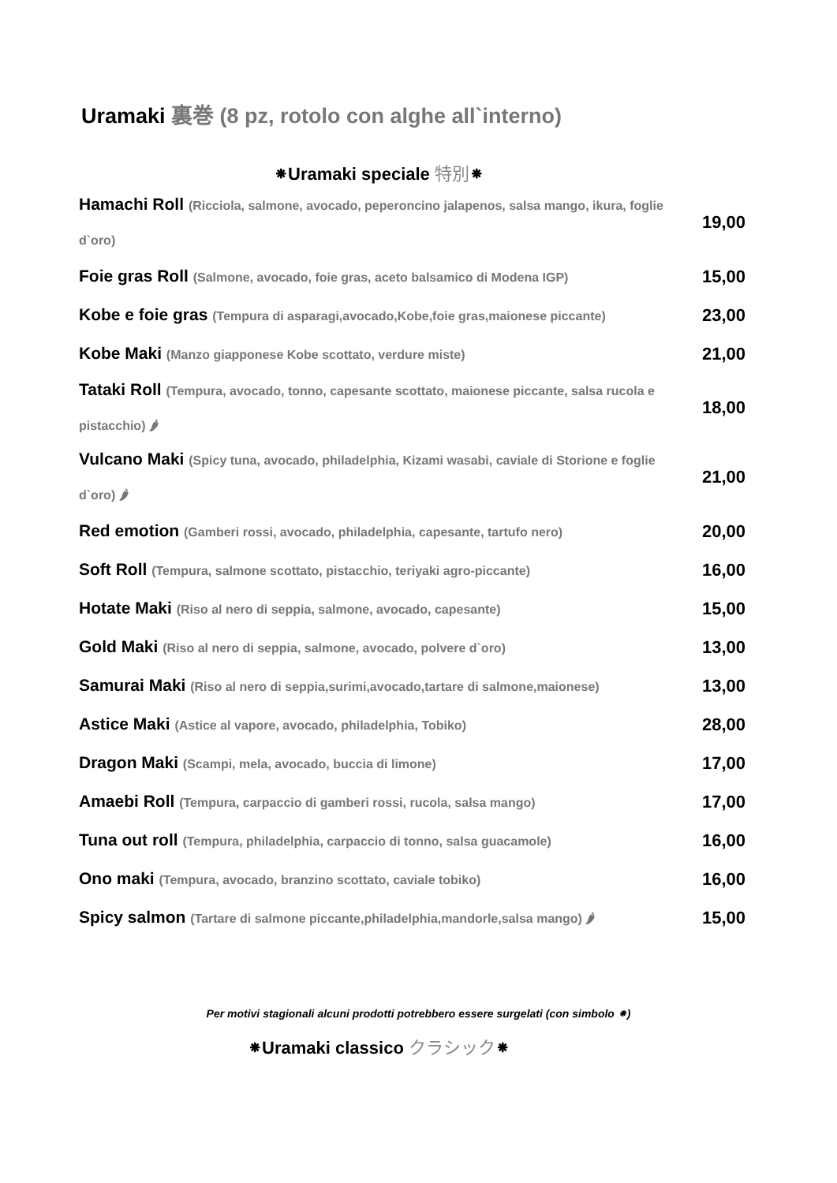Uramaki 裏巻 (8 pz, rotolo con alghe all`interno)
⁕Uramaki speciale 特別⁕
| Hamachi Roll (Ricciola, salmone, avocado, peperoncino jalapenos, salsa mango, ikura, foglie d`oro) | 19,00 |
| Foie gras Roll (Salmone, avocado, foie gras, aceto balsamico di Modena IGP) | 15,00 |
| Kobe e foie gras (Tempura di asparagi,avocado,Kobe,foie gras,maionese piccante) | 23,00 |
| Kobe Maki (Manzo giapponese Kobe scottato, verdure miste) | 21,00 |
| Tataki Roll (Tempura, avocado, tonno, capesante scottato, maionese piccante, salsa rucola e pistacchio) 🌶 | 18,00 |
| Vulcano Maki (Spicy tuna, avocado, philadelphia, Kizami wasabi, caviale di Storione e foglie d`oro) 🌶 | 21,00 |
| Red emotion (Gamberi rossi, avocado, philadelphia, capesante, tartufo nero) | 20,00 |
| Soft Roll (Tempura, salmone scottato, pistacchio, teriyaki agro-piccante) | 16,00 |
| Hotate Maki (Riso al nero di seppia, salmone, avocado, capesante) | 15,00 |
| Gold Maki (Riso al nero di seppia, salmone, avocado, polvere d`oro) | 13,00 |
| Samurai Maki (Riso al nero di seppia,surimi,avocado,tartare di salmone,maionese) | 13,00 |
| Astice Maki (Astice al vapore, avocado, philadelphia, Tobiko) | 28,00 |
| Dragon Maki (Scampi, mela, avocado, buccia di limone) | 17,00 |
| Amaebi Roll (Tempura, carpaccio di gamberi rossi, rucola, salsa mango) | 17,00 |
| Tuna out roll (Tempura, philadelphia, carpaccio di tonno, salsa guacamole) | 16,00 |
| Ono maki (Tempura, avocado, branzino scottato, caviale tobiko) | 16,00 |
| Spicy salmon (Tartare di salmone piccante,philadelphia,mandorle,salsa mango) 🌶 | 15,00 |
Per motivi stagionali alcuni prodotti potrebbero essere surgelati (con simbolo ⁕)
⁕Uramaki classico クラシック⁕